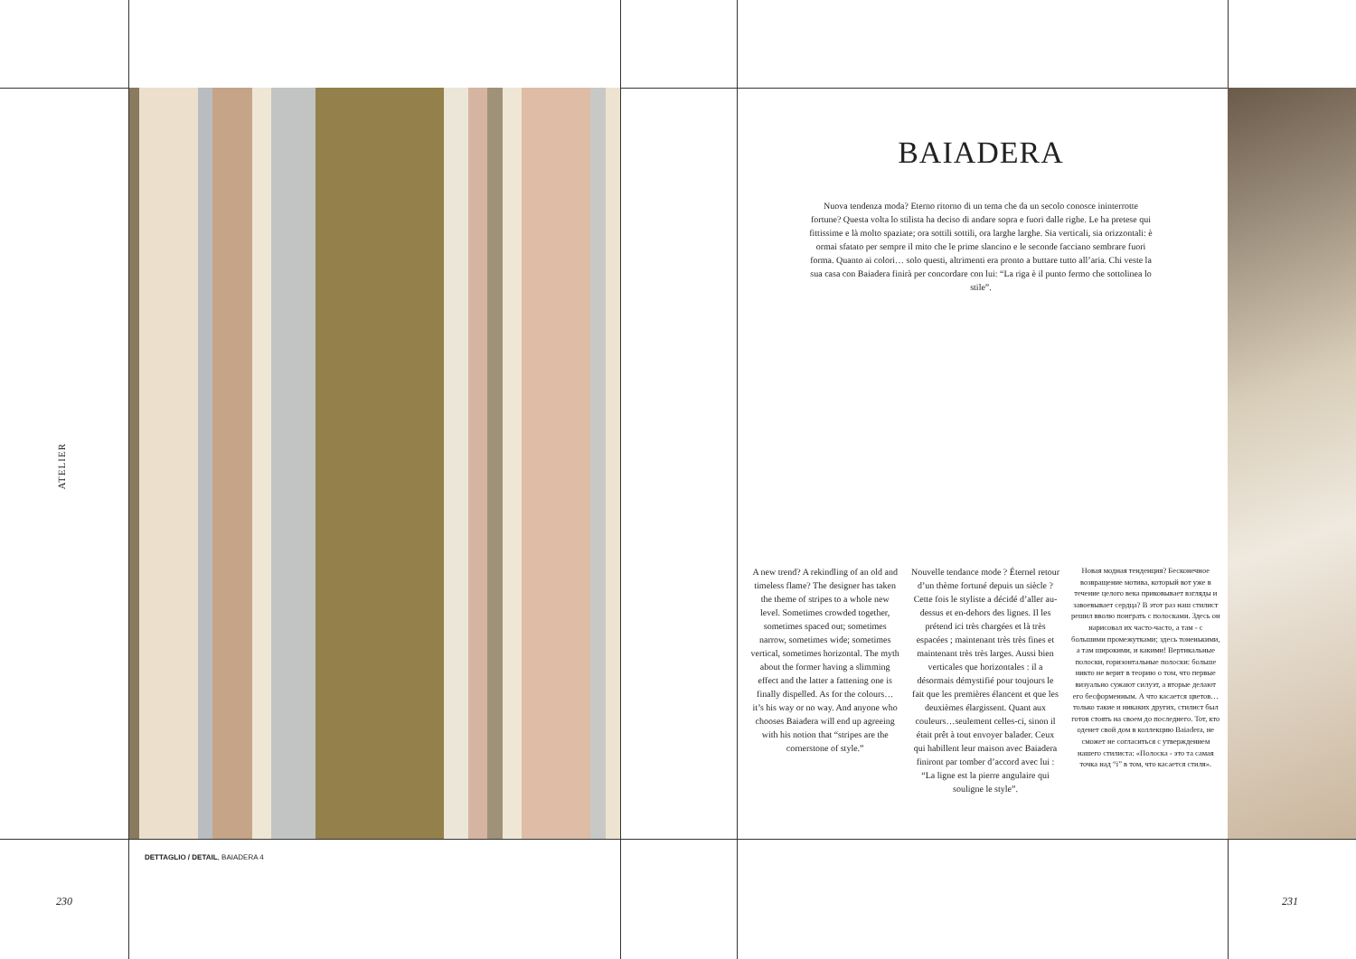ATELIER
BAIADERA
Nuova tendenza moda? Eterno ritorno di un tema che da un secolo conosce ininterrotte fortune? Questa volta lo stilista ha deciso di andare sopra e fuori dalle righe. Le ha pretese qui fittissime e là molto spaziate; ora sottili sottili, ora larghe larghe. Sia verticali, sia orizzontali: è ormai sfatato per sempre il mito che le prime slancino e le seconde facciano sembrare fuori forma. Quanto ai colori… solo questi, altrimenti era pronto a buttare tutto all’aria. Chi veste la sua casa con Baiadera finirà per concordare con lui: “La riga è il punto fermo che sottolinea lo stile”.
A new trend? A rekindling of an old and timeless flame? The designer has taken the theme of stripes to a whole new level. Sometimes crowded together, sometimes spaced out; sometimes narrow, sometimes wide; sometimes vertical, sometimes horizontal. The myth about the former having a slimming effect and the latter a fattening one is finally dispelled. As for the colours… it’s his way or no way. And anyone who chooses Baiadera will end up agreeing with his notion that “stripes are the cornerstone of style.”
Nouvelle tendance mode ? Éternel retour d’un thème fortuné depuis un siècle ? Cette fois le styliste a décidé d’aller au-dessus et en-dehors des lignes. Il les prétend ici très chargées et là très espacées ; maintenant très très fines et maintenant très très larges. Aussi bien verticales que horizontales : il a désormais démystifié pour toujours le fait que les premières élancent et que les deuxièmes élargissent. Quant aux couleurs…seulement celles-ci, sinon il était prêt à tout envoyer balader. Ceux qui habillent leur maison avec Baiadera finiront par tomber d’accord avec lui : “La ligne est la pierre angulaire qui souligne le style”.
Новая модная тенденция? Бесконечное возвращение мотива, который вот уже в течение целого века приковывает взгляды и завоевывает сердца? В этот раз наш стилист решил вволю поиграть с полосками. Здесь он нарисовал их часто-часто, а там - с большими промежутками; здесь тоненькими, а там широкими, и какими! Вертикальные полоски, горизонтальные полоски: больше никто не верит в теорию о том, что первые визуально сужают силуэт, а вторые делают его бесформенным. А что касается цветов… только такие и никаких других, стилист был готов стоять на своем до последнего. Тот, кто оденет свой дом в коллекцию Baiadera, не сможет не согласиться с утверждением нашего стилиста: «Полоска - это та самая точка над “i” в том, что касается стиля».
DETTAGLIO / DETAIL, BAIADERA 4
230 231